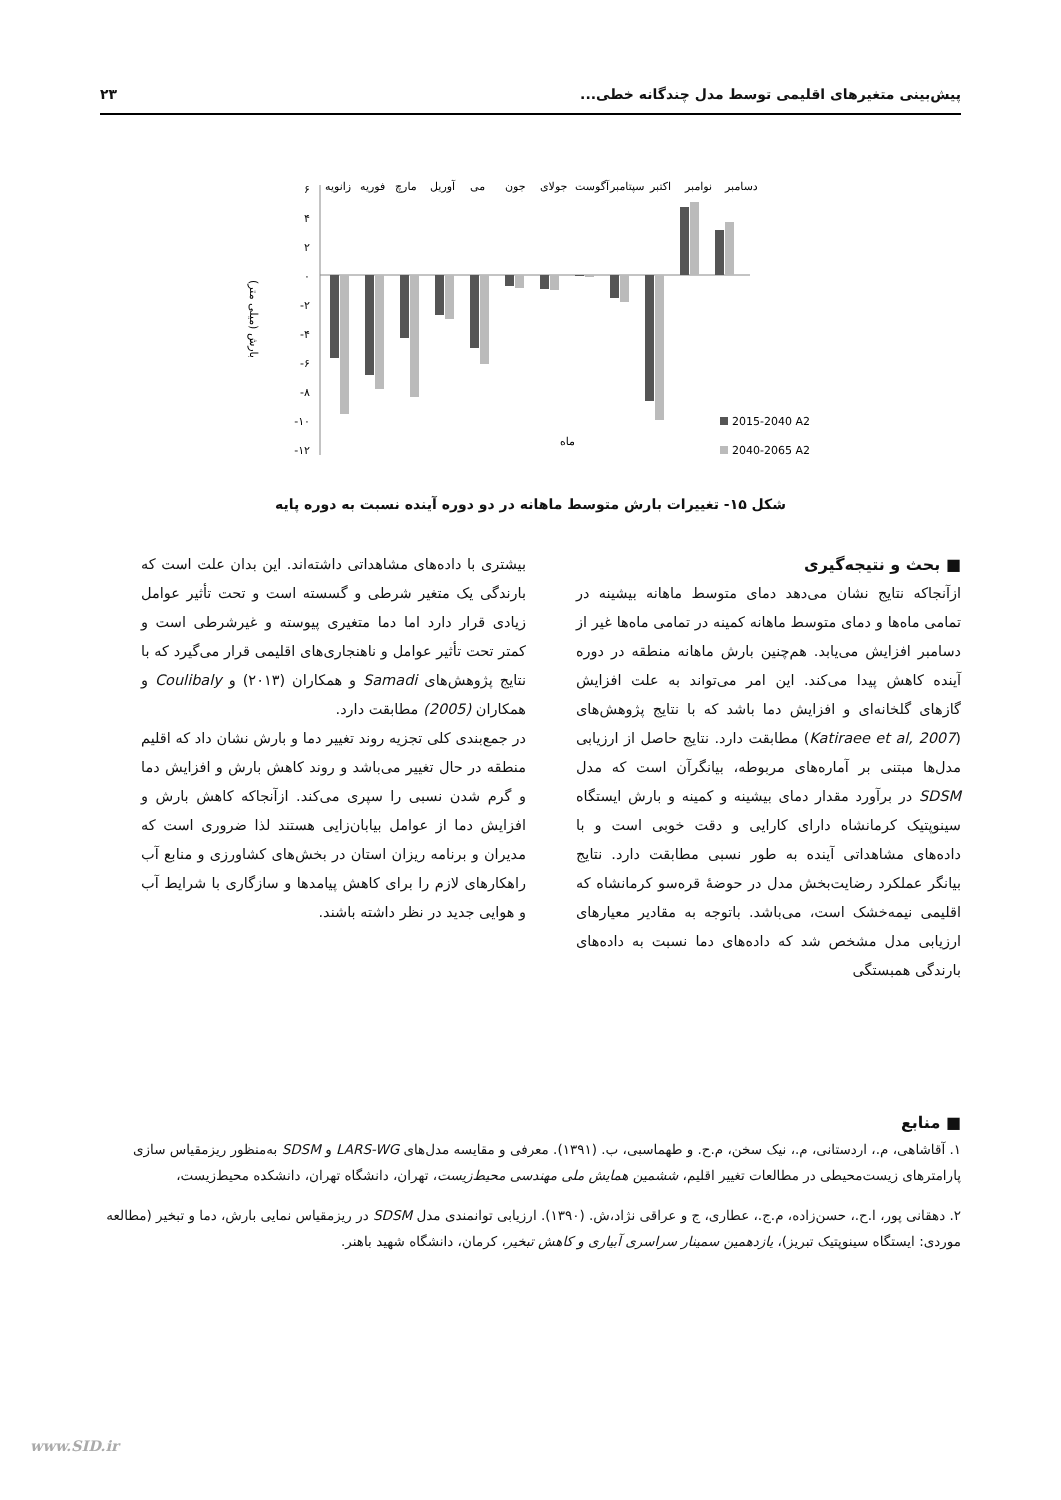پیش‌بینی متغیرهای اقلیمی توسط مدل چندگانه خطی... ۲۳
زانویه
فوریه
مارچ
آوریل
می
جون
جولای
آگوست
سپتامبر
اکتبر
نوامبر
دسامبر
۶
۴
۲
۰
-۲
-۴
-۶
-۸
-۱۰
-۱۲
بارش (میلی متر)
ماه
2015-2040 A2
2040-2065 A2
شکل ۱۵- تغییرات بارش متوسط ماهانه در دو دوره آینده نسبت به دوره پایه
■ بحث و نتیجه‌گیری
ازآنجاکه نتایج نشان می‌دهد دمای متوسط ماهانه بیشینه در تمامی ماه‌ها و دمای متوسط ماهانه کمینه در تمامی ماه‌ها غیر از دسامبر افزایش می‌یابد. هم‌چنین بارش ماهانه منطقه در دوره آینده کاهش پیدا می‌کند. این امر می‌تواند به علت افزایش گازهای گلخانه‌ای و افزایش دما باشد که با نتایج پژوهش‌های (Katiraee et al, 2007) مطابقت دارد. نتایج حاصل از ارزیابی مدل‌ها مبتنی بر آماره‌های مربوطه، بیانگرآن است که مدل SDSM در برآورد مقدار دمای بیشینه و کمینه و بارش ایستگاه سینوپتیک کرمانشاه دارای کارایی و دقت خوبی است و با داده‌های مشاهداتی آینده به طور نسبی مطابقت دارد. نتایج بیانگر عملکرد رضایت‌بخش مدل در حوضهٔ قره‌سو کرمانشاه که اقلیمی نیمه‌خشک است، می‌باشد. باتوجه به مقادیر معیارهای ارزیابی مدل مشخص شد که داده‌های دما نسبت به داده‌های بارندگی همبستگی
بیشتری با داده‌های مشاهداتی داشته‌اند. این بدان علت است که بارندگی یک متغیر شرطی و گسسته است و تحت تأثیر عوامل زیادی قرار دارد اما دما متغیری پیوسته و غیرشرطی است و کمتر تحت تأثیر عوامل و ناهنجاری‌های اقلیمی قرار می‌گیرد که با نتایج پژوهش‌های Samadi و همکاران (۲۰۱۳) و Coulibaly و همکاران (2005) مطابقت دارد.
در جمع‌بندی کلی تجزیه روند تغییر دما و بارش نشان داد که اقلیم منطقه در حال تغییر می‌باشد و روند کاهش بارش و افزایش دما و گرم شدن نسبی را سپری می‌کند. ازآنجاکه کاهش بارش و افزایش دما از عوامل بیابان‌زایی هستند لذا ضروری است که مدیران و برنامه ریزان استان در بخش‌های کشاورزی و منابع آب راهکارهای لازم را برای کاهش پیامدها و سازگاری با شرایط آب و هوایی جدید در نظر داشته باشند.
■ منابع
۱. آقاشاهی، م.، اردستانی، م.، نیک سخن، م.ح. و طهماسبی، ب. (۱۳۹۱). معرفی و مقایسه مدل‌های LARS-WG و SDSM به‌منظور ریزمقیاس سازی پارامترهای زیست‌محیطی در مطالعات تغییر اقلیم، ششمین همایش ملی مهندسی محیط‌زیست، تهران، دانشگاه تهران، دانشکده محیط‌زیست،
۲. دهقانی پور، ا.ح.، حسن‌زاده، م.ج.، عطاری، ج و عراقی نژاد،ش. (۱۳۹۰). ارزیابی توانمندی مدل SDSM در ریزمقیاس نمایی بارش، دما و تبخیر (مطالعه موردی: ایستگاه سینوپتیک تبریز)، یازدهمین سمینار سراسری آبیاری و کاهش تبخیر، کرمان، دانشگاه شهید باهنر.
www.SID.ir